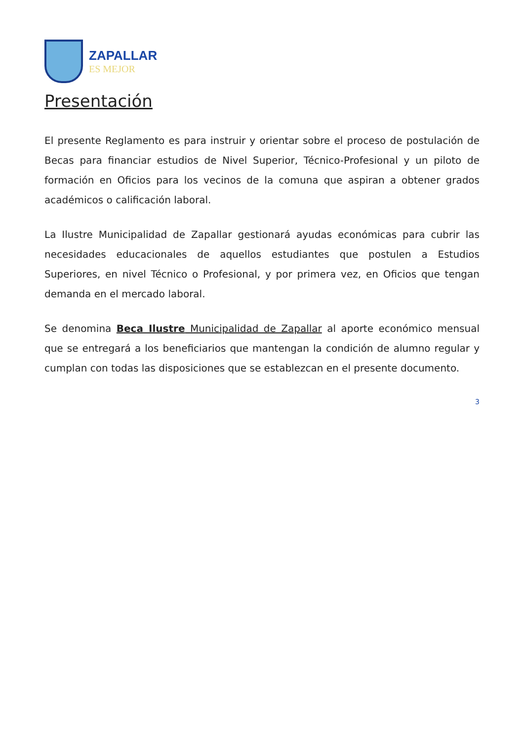ZAPALLAR
ES MEJOR
Presentación
El presente Reglamento es para instruir y orientar sobre el proceso de postulación de Becas para financiar estudios de Nivel Superior, Técnico-Profesional y un piloto de formación en Oficios para los vecinos de la comuna que aspiran a obtener grados académicos o calificación laboral.
La Ilustre Municipalidad de Zapallar gestionará ayudas económicas para cubrir las necesidades educacionales de aquellos estudiantes que postulen a Estudios Superiores, en nivel Técnico o Profesional, y por primera vez, en Oficios que tengan demanda en el mercado laboral.
Se denomina Beca Ilustre Municipalidad de Zapallar al aporte económico mensual que se entregará a los beneficiarios que mantengan la condición de alumno regular y cumplan con todas las disposiciones que se establezcan en el presente documento.
3